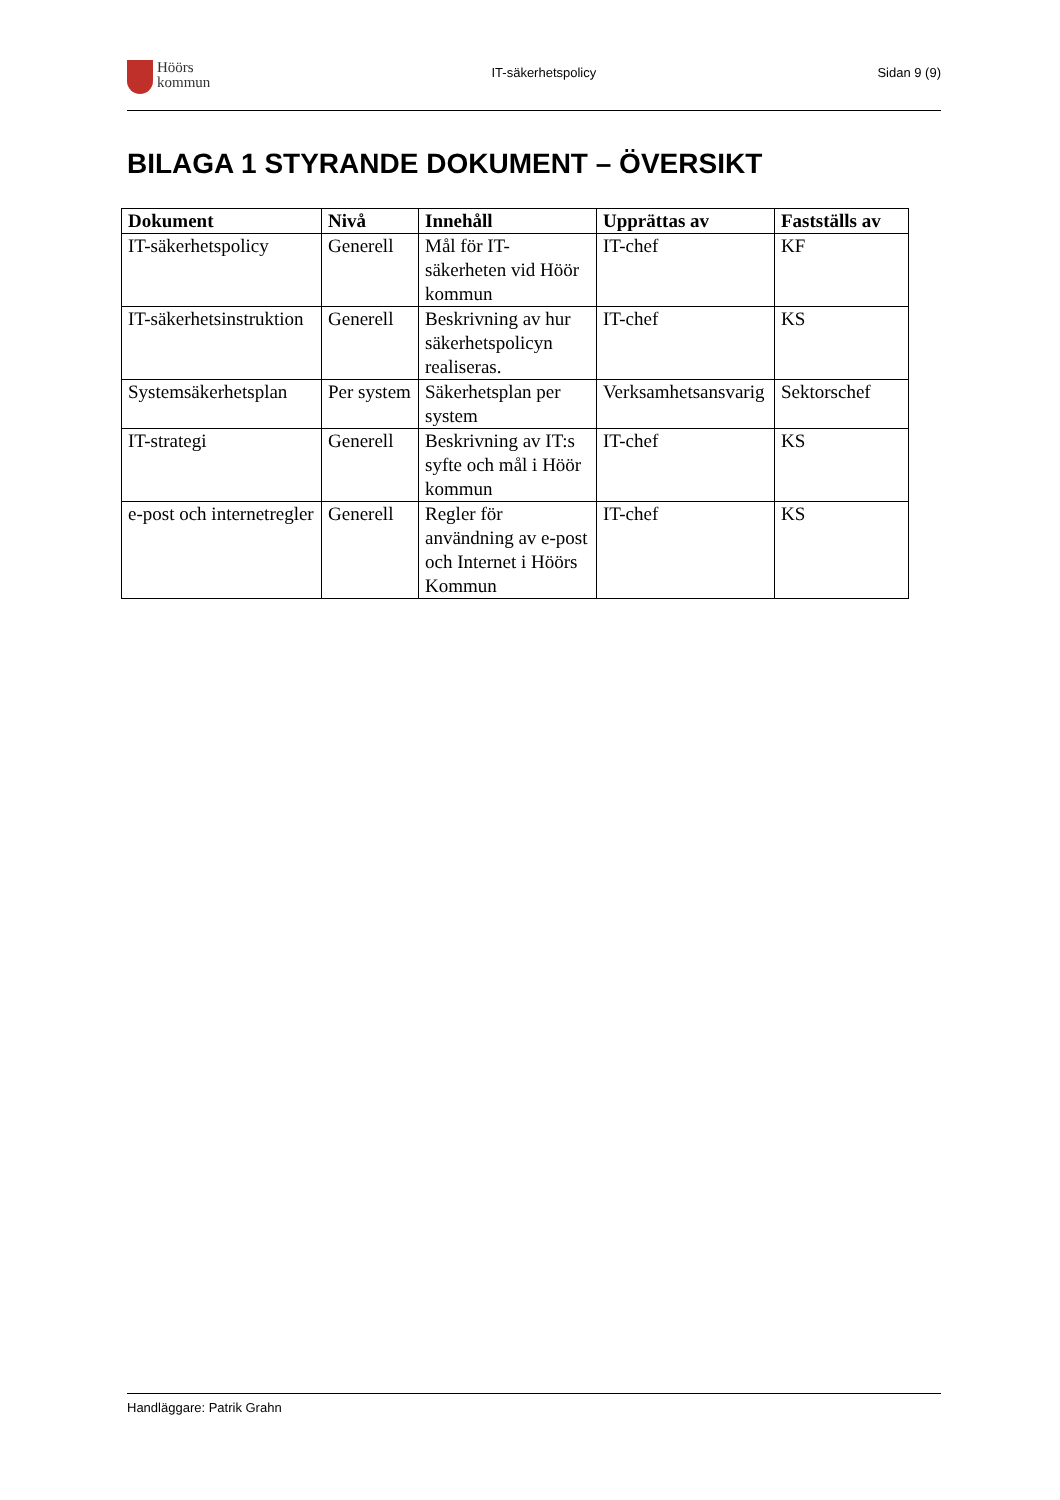Höörs
kommun
IT-säkerhetspolicy Sidan 9 (9)
BILAGA 1 STYRANDE DOKUMENT – ÖVERSIKT
| Dokument | Nivå | Innehåll | Upprättas av | Fastställs av |
| --- | --- | --- | --- | --- |
| IT-säkerhetspolicy | Generell | Mål för IT-säkerheten vid Höör kommun | IT-chef | KF |
| IT-säkerhetsinstruktion | Generell | Beskrivning av hur säkerhetspolicyn realiseras. | IT-chef | KS |
| Systemsäkerhetsplan | Per system | Säkerhetsplan per system | Verksamhetsansvarig | Sektorschef |
| IT-strategi | Generell | Beskrivning av IT:s syfte och mål i Höör kommun | IT-chef | KS |
| e-post och internetregler | Generell | Regler för användning av e-post och Internet i Höörs Kommun | IT-chef | KS |
Handläggare: Patrik Grahn